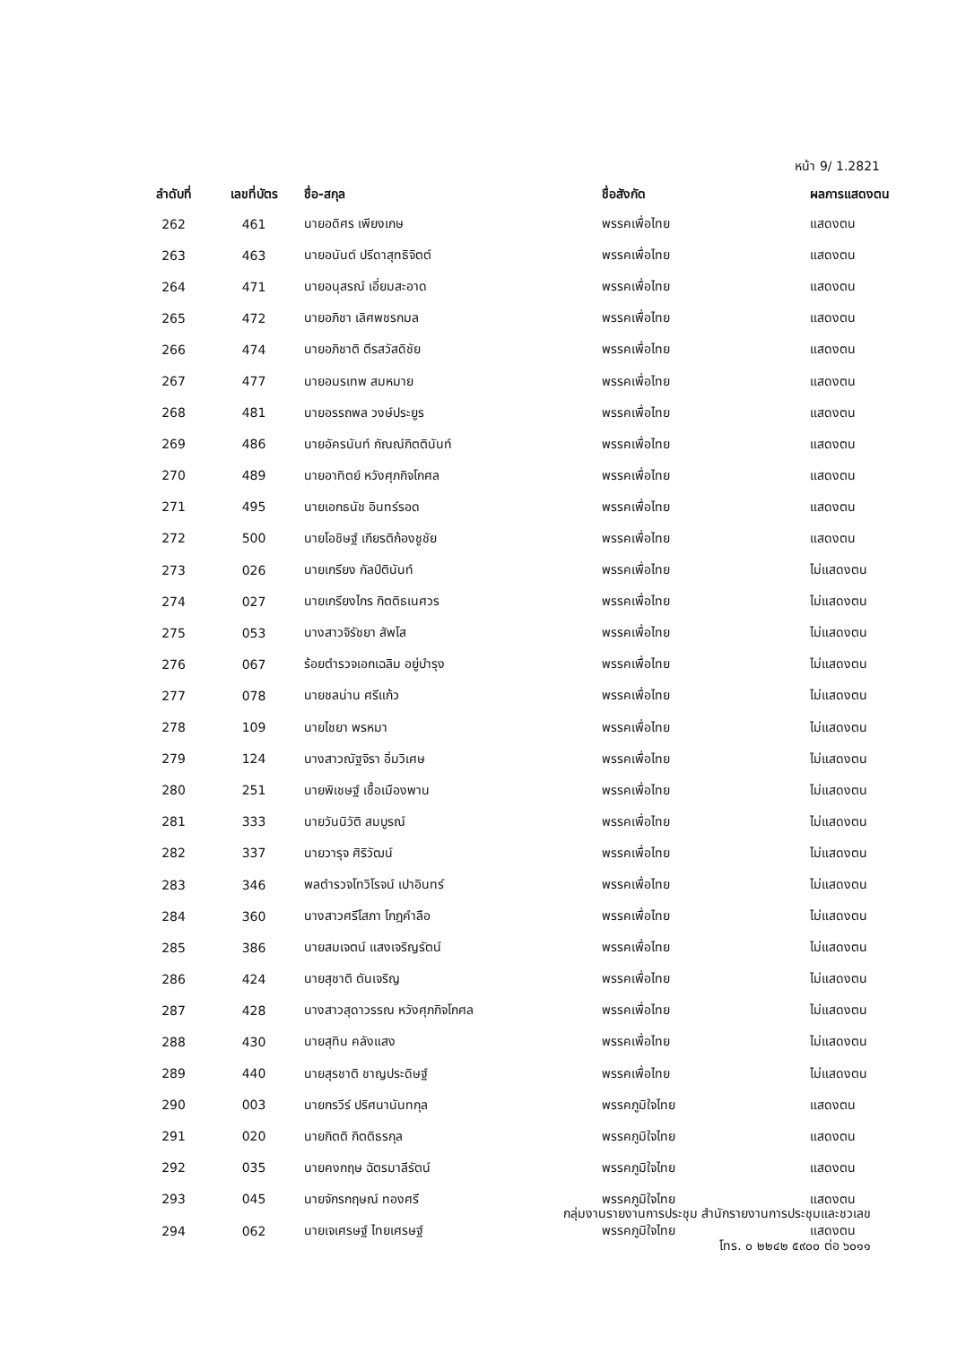หน้า 9/ 1.2821
| ลำดับที่ | เลขที่บัตร | ชื่อ-สกุล | ชื่อสังกัด | ผลการแสดงตน |
| --- | --- | --- | --- | --- |
| 262 | 461 | นายอดิศร เพียงเกษ | พรรคเพื่อไทย | แสดงตน |
| 263 | 463 | นายอนันต์ ปรีดาสุทธิจิตต์ | พรรคเพื่อไทย | แสดงตน |
| 264 | 471 | นายอนุสรณ์ เอี่ยมสะอาด | พรรคเพื่อไทย | แสดงตน |
| 265 | 472 | นายอภิชา เลิศพชรกมล | พรรคเพื่อไทย | แสดงตน |
| 266 | 474 | นายอภิชาติ ตีรสวัสดิชัย | พรรคเพื่อไทย | แสดงตน |
| 267 | 477 | นายอมรเทพ สมหมาย | พรรคเพื่อไทย | แสดงตน |
| 268 | 481 | นายอรรถพล วงษ์ประยูร | พรรคเพื่อไทย | แสดงตน |
| 269 | 486 | นายอัครนันท์ กัณณ์กิตตินันท์ | พรรคเพื่อไทย | แสดงตน |
| 270 | 489 | นายอาทิตย์ หวังศุภกิจโกศล | พรรคเพื่อไทย | แสดงตน |
| 271 | 495 | นายเอกธนัช อินทร์รอด | พรรคเพื่อไทย | แสดงตน |
| 272 | 500 | นายโอชิษฐ์ เกียรติก้องชูชัย | พรรคเพื่อไทย | แสดงตน |
| 273 | 026 | นายเกรียง กัลป์ตินันท์ | พรรคเพื่อไทย | ไม่แสดงตน |
| 274 | 027 | นายเกรียงไกร กิตติธเนศวร | พรรคเพื่อไทย | ไม่แสดงตน |
| 275 | 053 | นางสาวจิรัชยา สัพโส | พรรคเพื่อไทย | ไม่แสดงตน |
| 276 | 067 | ร้อยตำรวจเอกเฉลิม อยู่บำรุง | พรรคเพื่อไทย | ไม่แสดงตน |
| 277 | 078 | นายชลน่าน ศรีแก้ว | พรรคเพื่อไทย | ไม่แสดงตน |
| 278 | 109 | นายไชยา พรหมา | พรรคเพื่อไทย | ไม่แสดงตน |
| 279 | 124 | นางสาวณัฐจิรา อิ่มวิเศษ | พรรคเพื่อไทย | ไม่แสดงตน |
| 280 | 251 | นายพิเชษฐ์ เชื้อเมืองพาน | พรรคเพื่อไทย | ไม่แสดงตน |
| 281 | 333 | นายวันนิวัติ สมบูรณ์ | พรรคเพื่อไทย | ไม่แสดงตน |
| 282 | 337 | นายวารุจ ศิริวัฒน์ | พรรคเพื่อไทย | ไม่แสดงตน |
| 283 | 346 | พลตำรวจโทวิโรจน์ เปาอินทร์ | พรรคเพื่อไทย | ไม่แสดงตน |
| 284 | 360 | นางสาวศรีโสภา โกฎคำลือ | พรรคเพื่อไทย | ไม่แสดงตน |
| 285 | 386 | นายสมเจตน์ แสงเจริญรัตน์ | พรรคเพื่อไทย | ไม่แสดงตน |
| 286 | 424 | นายสุชาติ ตันเจริญ | พรรคเพื่อไทย | ไม่แสดงตน |
| 287 | 428 | นางสาวสุดาวรรณ หวังศุภกิจโกศล | พรรคเพื่อไทย | ไม่แสดงตน |
| 288 | 430 | นายสุทิน คลังแสง | พรรคเพื่อไทย | ไม่แสดงตน |
| 289 | 440 | นายสุรชาติ ชาญประดิษฐ์ | พรรคเพื่อไทย | ไม่แสดงตน |
| 290 | 003 | นายกรวีร์ ปริศนานันทกุล | พรรคภูมิใจไทย | แสดงตน |
| 291 | 020 | นายกิตติ กิตติธรกุล | พรรคภูมิใจไทย | แสดงตน |
| 292 | 035 | นายคงกฤษ ฉัตรมาลีรัตน์ | พรรคภูมิใจไทย | แสดงตน |
| 293 | 045 | นายจักรกฤษณ์ ทองศรี | พรรคภูมิใจไทย | แสดงตน |
| 294 | 062 | นายเจเศรษฐ์ ไทยเศรษฐ์ | พรรคภูมิใจไทย | แสดงตน |
กลุ่มงานรายงานการประชุม สำนักรายงานการประชุมและชวเลข
โทร. ๐ ๒๒๔๒ ๕๙๐๐ ต่อ ๖๐๑๑